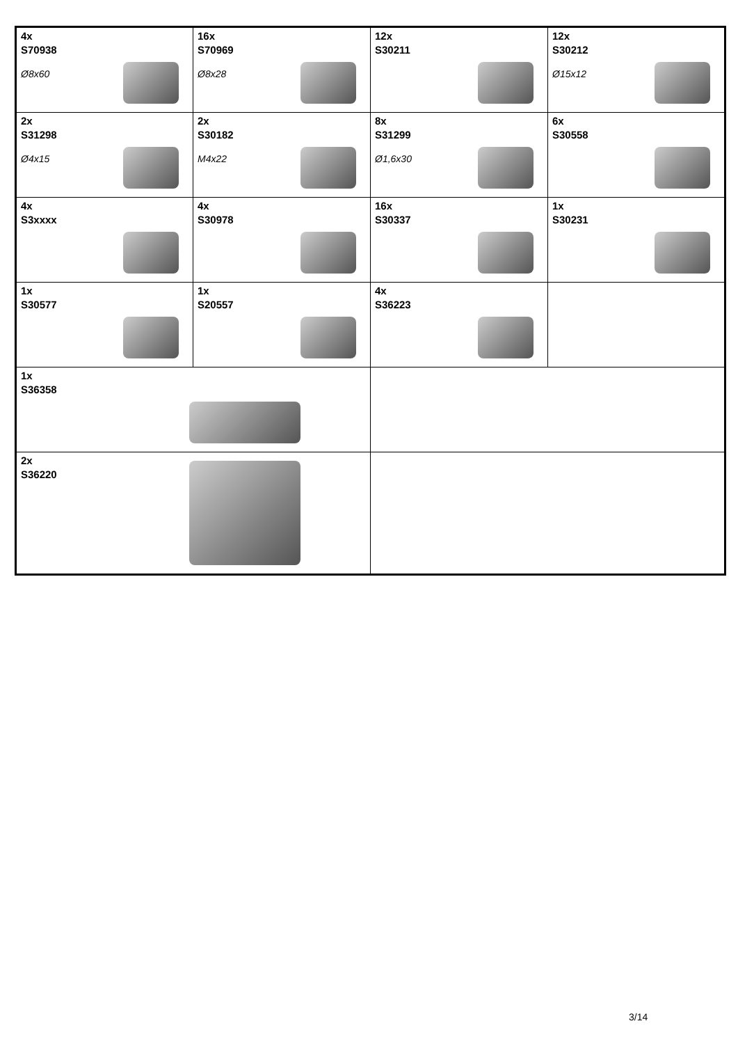| 4x S70938 Ø8x60 | 16x S70969 Ø8x28 | 12x S30211 | 12x S30212 Ø15x12 |
| 2x S31298 Ø4x15 | 2x S30182 M4x22 | 8x S31299 Ø1,6x30 | 6x S30558 |
| 4x S3xxxx | 4x S30978 | 16x S30337 | 1x S30231 |
| 1x S30577 | 1x S20557 | 4x S36223 | |
| 1x S36358 | | | |
| 2x S36220 | | | |
3/14